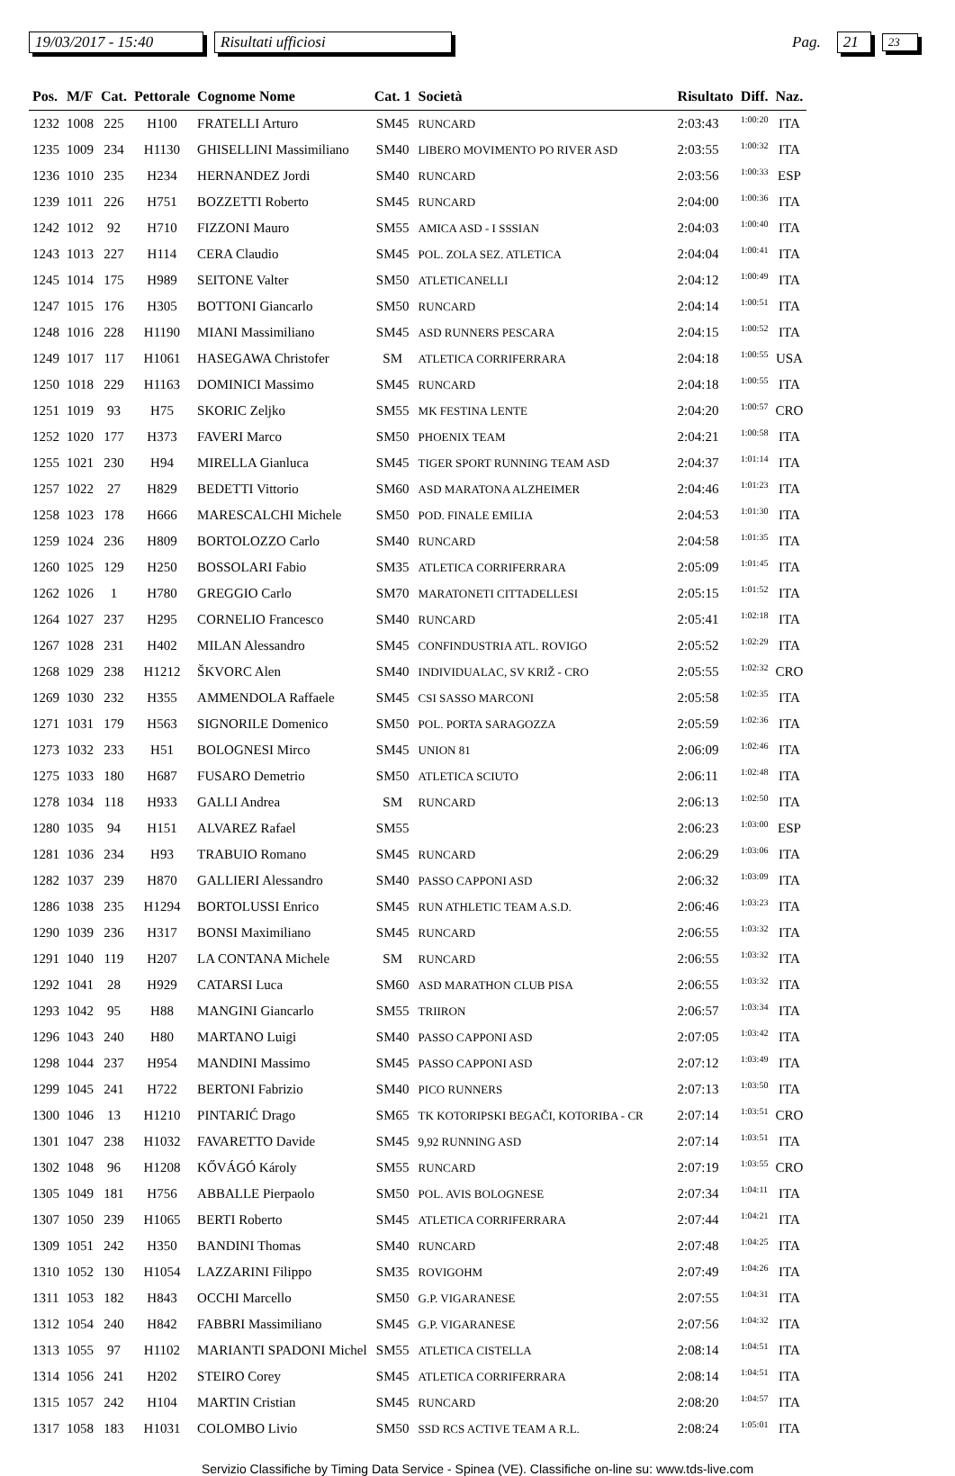19/03/2017 - 15:40 Risultati ufficiosi Pag. 21 23
| Pos. | M/F | Cat. | Pettorale | Cognome Nome | Cat. 1 | Società | Risultato | Diff. | Naz. |
| --- | --- | --- | --- | --- | --- | --- | --- | --- | --- |
| 1232 | 1008 | 225 | H100 | FRATELLI Arturo | SM45 | RUNCARD | 2:03:43 | 1:00:20 | ITA |
| 1235 | 1009 | 234 | H1130 | GHISELLINI Massimiliano | SM40 | LIBERO MOVIMENTO PO RIVER ASD | 2:03:55 | 1:00:32 | ITA |
| 1236 | 1010 | 235 | H234 | HERNANDEZ Jordi | SM40 | RUNCARD | 2:03:56 | 1:00:33 | ESP |
| 1239 | 1011 | 226 | H751 | BOZZETTI Roberto | SM45 | RUNCARD | 2:04:00 | 1:00:36 | ITA |
| 1242 | 1012 | 92 | H710 | FIZZONI Mauro | SM55 | AMICA ASD - I SSSIAN | 2:04:03 | 1:00:40 | ITA |
| 1243 | 1013 | 227 | H114 | CERA Claudio | SM45 | POL. ZOLA SEZ. ATLETICA | 2:04:04 | 1:00:41 | ITA |
| 1245 | 1014 | 175 | H989 | SEITONE Valter | SM50 | ATLETICANELLI | 2:04:12 | 1:00:49 | ITA |
| 1247 | 1015 | 176 | H305 | BOTTONI Giancarlo | SM50 | RUNCARD | 2:04:14 | 1:00:51 | ITA |
| 1248 | 1016 | 228 | H1190 | MIANI Massimiliano | SM45 | ASD RUNNERS PESCARA | 2:04:15 | 1:00:52 | ITA |
| 1249 | 1017 | 117 | H1061 | HASEGAWA Christofer | SM | ATLETICA CORRIFERRARA | 2:04:18 | 1:00:55 | USA |
| 1250 | 1018 | 229 | H1163 | DOMINICI Massimo | SM45 | RUNCARD | 2:04:18 | 1:00:55 | ITA |
| 1251 | 1019 | 93 | H75 | SKORIC Zeljko | SM55 | MK FESTINA LENTE | 2:04:20 | 1:00:57 | CRO |
| 1252 | 1020 | 177 | H373 | FAVERI Marco | SM50 | PHOENIX TEAM | 2:04:21 | 1:00:58 | ITA |
| 1255 | 1021 | 230 | H94 | MIRELLA Gianluca | SM45 | TIGER SPORT RUNNING TEAM ASD | 2:04:37 | 1:01:14 | ITA |
| 1257 | 1022 | 27 | H829 | BEDETTI Vittorio | SM60 | ASD MARATONA ALZHEIMER | 2:04:46 | 1:01:23 | ITA |
| 1258 | 1023 | 178 | H666 | MARESCALCHI Michele | SM50 | POD. FINALE EMILIA | 2:04:53 | 1:01:30 | ITA |
| 1259 | 1024 | 236 | H809 | BORTOLOZZO Carlo | SM40 | RUNCARD | 2:04:58 | 1:01:35 | ITA |
| 1260 | 1025 | 129 | H250 | BOSSOLARI Fabio | SM35 | ATLETICA CORRIFERRARA | 2:05:09 | 1:01:45 | ITA |
| 1262 | 1026 | 1 | H780 | GREGGIO Carlo | SM70 | MARATONETI CITTADELLESI | 2:05:15 | 1:01:52 | ITA |
| 1264 | 1027 | 237 | H295 | CORNELIO Francesco | SM40 | RUNCARD | 2:05:41 | 1:02:18 | ITA |
| 1267 | 1028 | 231 | H402 | MILAN Alessandro | SM45 | CONFINDUSTRIA ATL. ROVIGO | 2:05:52 | 1:02:29 | ITA |
| 1268 | 1029 | 238 | H1212 | ŠKVORC Alen | SM40 | INDIVIDUALAC, SV KRIŽ - CRO | 2:05:55 | 1:02:32 | CRO |
| 1269 | 1030 | 232 | H355 | AMMENDOLA Raffaele | SM45 | CSI SASSO MARCONI | 2:05:58 | 1:02:35 | ITA |
| 1271 | 1031 | 179 | H563 | SIGNORILE Domenico | SM50 | POL. PORTA SARAGOZZA | 2:05:59 | 1:02:36 | ITA |
| 1273 | 1032 | 233 | H51 | BOLOGNESI Mirco | SM45 | UNION 81 | 2:06:09 | 1:02:46 | ITA |
| 1275 | 1033 | 180 | H687 | FUSARO Demetrio | SM50 | ATLETICA SCIUTO | 2:06:11 | 1:02:48 | ITA |
| 1278 | 1034 | 118 | H933 | GALLI Andrea | SM | RUNCARD | 2:06:13 | 1:02:50 | ITA |
| 1280 | 1035 | 94 | H151 | ALVAREZ Rafael | SM55 | | 2:06:23 | 1:03:00 | ESP |
| 1281 | 1036 | 234 | H93 | TRABUIO Romano | SM45 | RUNCARD | 2:06:29 | 1:03:06 | ITA |
| 1282 | 1037 | 239 | H870 | GALLIERI Alessandro | SM40 | PASSO CAPPONI ASD | 2:06:32 | 1:03:09 | ITA |
| 1286 | 1038 | 235 | H1294 | BORTOLUSSI Enrico | SM45 | RUN ATHLETIC TEAM A.S.D. | 2:06:46 | 1:03:23 | ITA |
| 1290 | 1039 | 236 | H317 | BONSI Maximiliano | SM45 | RUNCARD | 2:06:55 | 1:03:32 | ITA |
| 1291 | 1040 | 119 | H207 | LA CONTANA Michele | SM | RUNCARD | 2:06:55 | 1:03:32 | ITA |
| 1292 | 1041 | 28 | H929 | CATARSI Luca | SM60 | ASD MARATHON CLUB PISA | 2:06:55 | 1:03:32 | ITA |
| 1293 | 1042 | 95 | H88 | MANGINI Giancarlo | SM55 | TRIIRON | 2:06:57 | 1:03:34 | ITA |
| 1296 | 1043 | 240 | H80 | MARTANO Luigi | SM40 | PASSO CAPPONI ASD | 2:07:05 | 1:03:42 | ITA |
| 1298 | 1044 | 237 | H954 | MANDINI Massimo | SM45 | PASSO CAPPONI ASD | 2:07:12 | 1:03:49 | ITA |
| 1299 | 1045 | 241 | H722 | BERTONI Fabrizio | SM40 | PICO RUNNERS | 2:07:13 | 1:03:50 | ITA |
| 1300 | 1046 | 13 | H1210 | PINTARIĆ Drago | SM65 | TK KOTORIPSKI BEGAČI, KOTORIBA - CR | 2:07:14 | 1:03:51 | CRO |
| 1301 | 1047 | 238 | H1032 | FAVARETTO Davide | SM45 | 9,92 RUNNING ASD | 2:07:14 | 1:03:51 | ITA |
| 1302 | 1048 | 96 | H1208 | KŐVÁGÓ Károly | SM55 | RUNCARD | 2:07:19 | 1:03:55 | CRO |
| 1305 | 1049 | 181 | H756 | ABBALLE Pierpaolo | SM50 | POL. AVIS BOLOGNESE | 2:07:34 | 1:04:11 | ITA |
| 1307 | 1050 | 239 | H1065 | BERTI Roberto | SM45 | ATLETICA CORRIFERRARA | 2:07:44 | 1:04:21 | ITA |
| 1309 | 1051 | 242 | H350 | BANDINI Thomas | SM40 | RUNCARD | 2:07:48 | 1:04:25 | ITA |
| 1310 | 1052 | 130 | H1054 | LAZZARINI Filippo | SM35 | ROVIGOHM | 2:07:49 | 1:04:26 | ITA |
| 1311 | 1053 | 182 | H843 | OCCHI Marcello | SM50 | G.P. VIGARANESE | 2:07:55 | 1:04:31 | ITA |
| 1312 | 1054 | 240 | H842 | FABBRI Massimiliano | SM45 | G.P. VIGARANESE | 2:07:56 | 1:04:32 | ITA |
| 1313 | 1055 | 97 | H1102 | MARIANTI SPADONI Michel | SM55 | ATLETICA CISTELLA | 2:08:14 | 1:04:51 | ITA |
| 1314 | 1056 | 241 | H202 | STEIRO Corey | SM45 | ATLETICA CORRIFERRARA | 2:08:14 | 1:04:51 | ITA |
| 1315 | 1057 | 242 | H104 | MARTIN Cristian | SM45 | RUNCARD | 2:08:20 | 1:04:57 | ITA |
| 1317 | 1058 | 183 | H1031 | COLOMBO Livio | SM50 | SSD RCS ACTIVE TEAM A R.L. | 2:08:24 | 1:05:01 | ITA |
Servizio Classifiche by Timing Data Service - Spinea (VE). Classifiche on-line su: www.tds-live.com